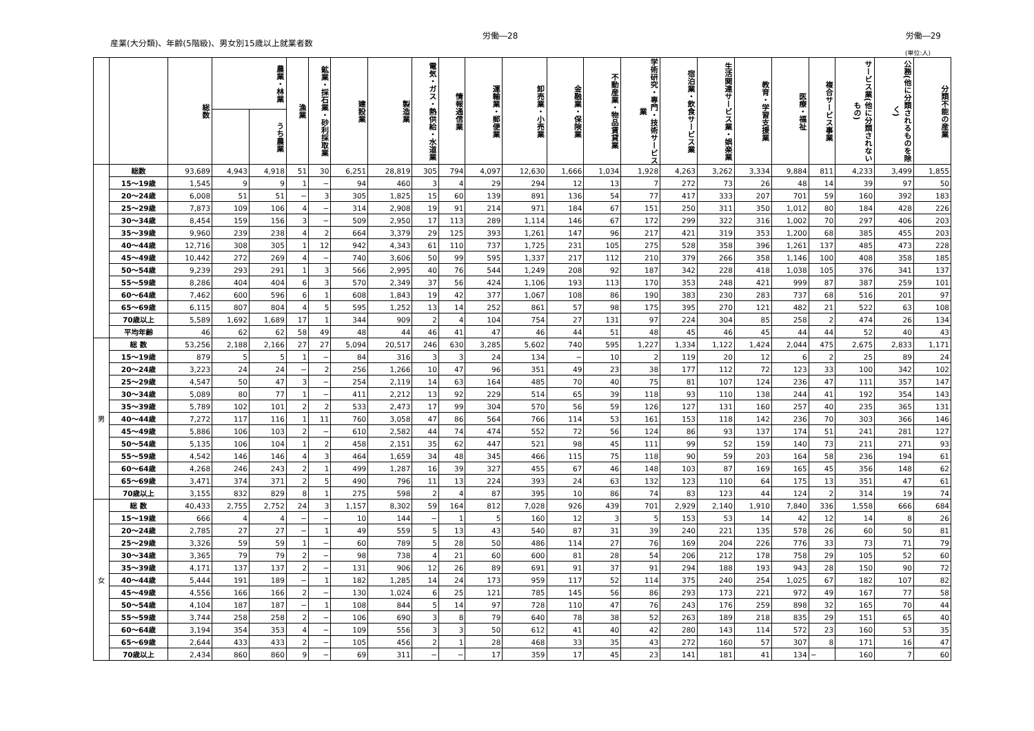労働―28 労働―29
産業(大分類)、年齢(5階級)、男女別15歳以上就業者数
(単位:人)
| | | 総数 | 農業・林業 | | 漁業 | 鉱業・採石業・砂利採取業 | 建設業 | 製造業 | 電気・ガス・熱供給・水道業 | 情報通信業 | 運輸業・郵便業 | 卸売業・小売業 | 金融業・保険業 | 不動産業・物品賃貸業 | 学術研究・専門・技術サービス業 | 宿泊業・飲食サービス業 | 生活関連サービス業・娯楽業 | 教育・学習支援業 | 医療・福祉 | 複合サービス事業 | サービス業(他に分類されないもの) | 公務(他に分類されるものを除く) | 分類不能の産業 |
| | | | | うち農業 | | | | | | | | | | | | | | | | | | | |
| | 総数 | 93,689 | 4,943 | 4,918 | 51 | 30 | 6,251 | 28,819 | 305 | 794 | 4,097 | 12,630 | 1,666 | 1,034 | 1,928 | 4,263 | 3,262 | 3,334 | 9,884 | 811 | 4,233 | 3,499 | 1,855 |
| | 15～19歳 | 1,545 | 9 | 9 | 1 | − | 94 | 460 | 3 | 4 | 29 | 294 | 12 | 13 | 7 | 272 | 73 | 26 | 48 | 14 | 39 | 97 | 50 |
| | 20～24歳 | 6,008 | 51 | 51 | − | 3 | 305 | 1,825 | 15 | 60 | 139 | 891 | 136 | 54 | 77 | 417 | 333 | 207 | 701 | 59 | 160 | 392 | 183 |
| | 25～29歳 | 7,873 | 109 | 106 | 4 | − | 314 | 2,908 | 19 | 91 | 214 | 971 | 184 | 67 | 151 | 250 | 311 | 350 | 1,012 | 80 | 184 | 428 | 226 |
| | 30～34歳 | 8,454 | 159 | 156 | 3 | − | 509 | 2,950 | 17 | 113 | 289 | 1,114 | 146 | 67 | 172 | 299 | 322 | 316 | 1,002 | 70 | 297 | 406 | 203 |
| | 35～39歳 | 9,960 | 239 | 238 | 4 | 2 | 664 | 3,379 | 29 | 125 | 393 | 1,261 | 147 | 96 | 217 | 421 | 319 | 353 | 1,200 | 68 | 385 | 455 | 203 |
| | 40～44歳 | 12,716 | 308 | 305 | 1 | 12 | 942 | 4,343 | 61 | 110 | 737 | 1,725 | 231 | 105 | 275 | 528 | 358 | 396 | 1,261 | 137 | 485 | 473 | 228 |
| | 45～49歳 | 10,442 | 272 | 269 | 4 | − | 740 | 3,606 | 50 | 99 | 595 | 1,337 | 217 | 112 | 210 | 379 | 266 | 358 | 1,146 | 100 | 408 | 358 | 185 |
| | 50～54歳 | 9,239 | 293 | 291 | 1 | 3 | 566 | 2,995 | 40 | 76 | 544 | 1,249 | 208 | 92 | 187 | 342 | 228 | 418 | 1,038 | 105 | 376 | 341 | 137 |
| | 55～59歳 | 8,286 | 404 | 404 | 6 | 3 | 570 | 2,349 | 37 | 56 | 424 | 1,106 | 193 | 113 | 170 | 353 | 248 | 421 | 999 | 87 | 387 | 259 | 101 |
| | 60～64歳 | 7,462 | 600 | 596 | 6 | 1 | 608 | 1,843 | 19 | 42 | 377 | 1,067 | 108 | 86 | 190 | 383 | 230 | 283 | 737 | 68 | 516 | 201 | 97 |
| | 65～69歳 | 6,115 | 807 | 804 | 4 | 5 | 595 | 1,252 | 13 | 14 | 252 | 861 | 57 | 98 | 175 | 395 | 270 | 121 | 482 | 21 | 522 | 63 | 108 |
| | 70歳以上 | 5,589 | 1,692 | 1,689 | 17 | 1 | 344 | 909 | 2 | 4 | 104 | 754 | 27 | 131 | 97 | 224 | 304 | 85 | 258 | 2 | 474 | 26 | 134 |
| | 平均年齢 | 46 | 62 | 62 | 58 | 49 | 48 | 44 | 46 | 41 | 47 | 46 | 44 | 51 | 48 | 45 | 46 | 45 | 44 | 44 | 52 | 40 | 43 |
| 男 | 総 数 | 53,256 | 2,188 | 2,166 | 27 | 27 | 5,094 | 20,517 | 246 | 630 | 3,285 | 5,602 | 740 | 595 | 1,227 | 1,334 | 1,122 | 1,424 | 2,044 | 475 | 2,675 | 2,833 | 1,171 |
| | 15～19歳 | 879 | 5 | 5 | 1 | − | 84 | 316 | 3 | 3 | 24 | 134 | − | 10 | 2 | 119 | 20 | 12 | 6 | 2 | 25 | 89 | 24 |
| | 20～24歳 | 3,223 | 24 | 24 | − | 2 | 256 | 1,266 | 10 | 47 | 96 | 351 | 49 | 23 | 38 | 177 | 112 | 72 | 123 | 33 | 100 | 342 | 102 |
| | 25～29歳 | 4,547 | 50 | 47 | 3 | − | 254 | 2,119 | 14 | 63 | 164 | 485 | 70 | 40 | 75 | 81 | 107 | 124 | 236 | 47 | 111 | 357 | 147 |
| | 30～34歳 | 5,089 | 80 | 77 | 1 | − | 411 | 2,212 | 13 | 92 | 229 | 514 | 65 | 39 | 118 | 93 | 110 | 138 | 244 | 41 | 192 | 354 | 143 |
| | 35～39歳 | 5,789 | 102 | 101 | 2 | 2 | 533 | 2,473 | 17 | 99 | 304 | 570 | 56 | 59 | 126 | 127 | 131 | 160 | 257 | 40 | 235 | 365 | 131 |
| | 40～44歳 | 7,272 | 117 | 116 | 1 | 11 | 760 | 3,058 | 47 | 86 | 564 | 766 | 114 | 53 | 161 | 153 | 118 | 142 | 236 | 70 | 303 | 366 | 146 |
| | 45～49歳 | 5,886 | 106 | 103 | 2 | − | 610 | 2,582 | 44 | 74 | 474 | 552 | 72 | 56 | 124 | 86 | 93 | 137 | 174 | 51 | 241 | 281 | 127 |
| | 50～54歳 | 5,135 | 106 | 104 | 1 | 2 | 458 | 2,151 | 35 | 62 | 447 | 521 | 98 | 45 | 111 | 99 | 52 | 159 | 140 | 73 | 211 | 271 | 93 |
| | 55～59歳 | 4,542 | 146 | 146 | 4 | 3 | 464 | 1,659 | 34 | 48 | 345 | 466 | 115 | 75 | 118 | 90 | 59 | 203 | 164 | 58 | 236 | 194 | 61 |
| | 60～64歳 | 4,268 | 246 | 243 | 2 | 1 | 499 | 1,287 | 16 | 39 | 327 | 455 | 67 | 46 | 148 | 103 | 87 | 169 | 165 | 45 | 356 | 148 | 62 |
| | 65～69歳 | 3,471 | 374 | 371 | 2 | 5 | 490 | 796 | 11 | 13 | 224 | 393 | 24 | 63 | 132 | 123 | 110 | 64 | 175 | 13 | 351 | 47 | 61 |
| | 70歳以上 | 3,155 | 832 | 829 | 8 | 1 | 275 | 598 | 2 | 4 | 87 | 395 | 10 | 86 | 74 | 83 | 123 | 44 | 124 | 2 | 314 | 19 | 74 |
| 女 | 総 数 | 40,433 | 2,755 | 2,752 | 24 | 3 | 1,157 | 8,302 | 59 | 164 | 812 | 7,028 | 926 | 439 | 701 | 2,929 | 2,140 | 1,910 | 7,840 | 336 | 1,558 | 666 | 684 |
| | 15～19歳 | 666 | 4 | 4 | − | − | 10 | 144 | − | 1 | 5 | 160 | 12 | 3 | 5 | 153 | 53 | 14 | 42 | 12 | 14 | 8 | 26 |
| | 20～24歳 | 2,785 | 27 | 27 | − | 1 | 49 | 559 | 5 | 13 | 43 | 540 | 87 | 31 | 39 | 240 | 221 | 135 | 578 | 26 | 60 | 50 | 81 |
| | 25～29歳 | 3,326 | 59 | 59 | 1 | − | 60 | 789 | 5 | 28 | 50 | 486 | 114 | 27 | 76 | 169 | 204 | 226 | 776 | 33 | 73 | 71 | 79 |
| | 30～34歳 | 3,365 | 79 | 79 | 2 | − | 98 | 738 | 4 | 21 | 60 | 600 | 81 | 28 | 54 | 206 | 212 | 178 | 758 | 29 | 105 | 52 | 60 |
| | 35～39歳 | 4,171 | 137 | 137 | 2 | − | 131 | 906 | 12 | 26 | 89 | 691 | 91 | 37 | 91 | 294 | 188 | 193 | 943 | 28 | 150 | 90 | 72 |
| | 40～44歳 | 5,444 | 191 | 189 | − | 1 | 182 | 1,285 | 14 | 24 | 173 | 959 | 117 | 52 | 114 | 375 | 240 | 254 | 1,025 | 67 | 182 | 107 | 82 |
| | 45～49歳 | 4,556 | 166 | 166 | 2 | − | 130 | 1,024 | 6 | 25 | 121 | 785 | 145 | 56 | 86 | 293 | 173 | 221 | 972 | 49 | 167 | 77 | 58 |
| | 50～54歳 | 4,104 | 187 | 187 | − | 1 | 108 | 844 | 5 | 14 | 97 | 728 | 110 | 47 | 76 | 243 | 176 | 259 | 898 | 32 | 165 | 70 | 44 |
| | 55～59歳 | 3,744 | 258 | 258 | 2 | − | 106 | 690 | 3 | 8 | 79 | 640 | 78 | 38 | 52 | 263 | 189 | 218 | 835 | 29 | 151 | 65 | 40 |
| | 60～64歳 | 3,194 | 354 | 353 | 4 | − | 109 | 556 | 3 | 3 | 50 | 612 | 41 | 40 | 42 | 280 | 143 | 114 | 572 | 23 | 160 | 53 | 35 |
| | 65～69歳 | 2,644 | 433 | 433 | 2 | − | 105 | 456 | 2 | 1 | 28 | 468 | 33 | 35 | 43 | 272 | 160 | 57 | 307 | 8 | 171 | 16 | 47 |
| | 70歳以上 | 2,434 | 860 | 860 | 9 | − | 69 | 311 | − | − | 17 | 359 | 17 | 45 | 23 | 141 | 181 | 41 | 134 | − | 160 | 7 | 60 |